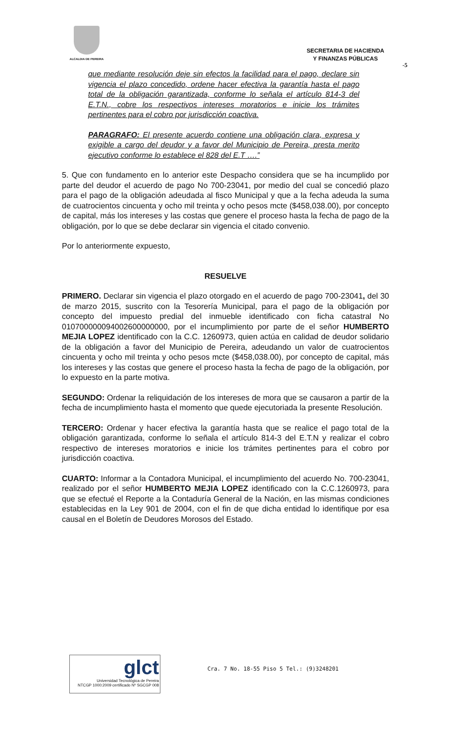ALCALDIA DE PEREIRA
SECRETARIA DE HACIENDA
Y FINANZAS PÚBLICAS
-5
que mediante resolución deje sin efectos la facilidad para el pago, declare sin vigencia el plazo concedido, ordene hacer efectiva la garantía hasta el pago total de la obligación garantizada, conforme lo señala el artículo 814-3 del E.T.N., cobre los respectivos intereses moratorios e inicie los trámites pertinentes para el cobro por jurisdicción coactiva.
PARAGRAFO: El presente acuerdo contiene una obligación clara, expresa y exigible a cargo del deudor y a favor del Municipio de Pereira, presta merito ejecutivo conforme lo establece el 828 del E.T ….”
5. Que con fundamento en lo anterior este Despacho considera que se ha incumplido por parte del deudor el acuerdo de pago No 700-23041, por medio del cual se concedió plazo para el pago de la obligación adeudada al fisco Municipal y que a la fecha adeuda la suma de cuatrocientos cincuenta y ocho mil treinta y ocho pesos mcte ($458,038.00), por concepto de capital, más los intereses y las costas que genere el proceso hasta la fecha de pago de la obligación, por lo que se debe declarar sin vigencia el citado convenio.
Por lo anteriormente expuesto,
RESUELVE
PRIMERO. Declarar sin vigencia el plazo otorgado en el acuerdo de pago 700-23041, del 30 de marzo 2015, suscrito con la Tesorería Municipal, para el pago de la obligación por concepto del impuesto predial del inmueble identificado con ficha catastral No 010700000094002600000000, por el incumplimiento por parte de el señor HUMBERTO MEJIA LOPEZ identificado con la C.C. 1260973, quien actúa en calidad de deudor solidario de la obligación a favor del Municipio de Pereira, adeudando un valor de cuatrocientos cincuenta y ocho mil treinta y ocho pesos mcte ($458,038.00), por concepto de capital, más los intereses y las costas que genere el proceso hasta la fecha de pago de la obligación, por lo expuesto en la parte motiva.
SEGUNDO: Ordenar la reliquidación de los intereses de mora que se causaron a partir de la fecha de incumplimiento hasta el momento que quede ejecutoriada la presente Resolución.
TERCERO: Ordenar y hacer efectiva la garantía hasta que se realice el pago total de la obligación garantizada, conforme lo señala el artículo 814-3 del E.T.N y realizar el cobro respectivo de intereses moratorios e inicie los trámites pertinentes para el cobro por jurisdicción coactiva.
CUARTO: Informar a la Contadora Municipal, el incumplimiento del acuerdo No. 700-23041, realizado por el señor HUMBERTO MEJIA LOPEZ identificado con la C.C.1260973, para que se efectué el Reporte a la Contaduría General de la Nación, en las mismas condiciones establecidas en la Ley 901 de 2004, con el fin de que dicha entidad lo identifique por esa causal en el Boletín de Deudores Morosos del Estado.
glct
Universidad Tecnológica de Pereira
NTCGP 1000:2009 certificado Nº SGCGP 008
Cra. 7 No. 18-55 Piso 5 Tel.: (9)3248201